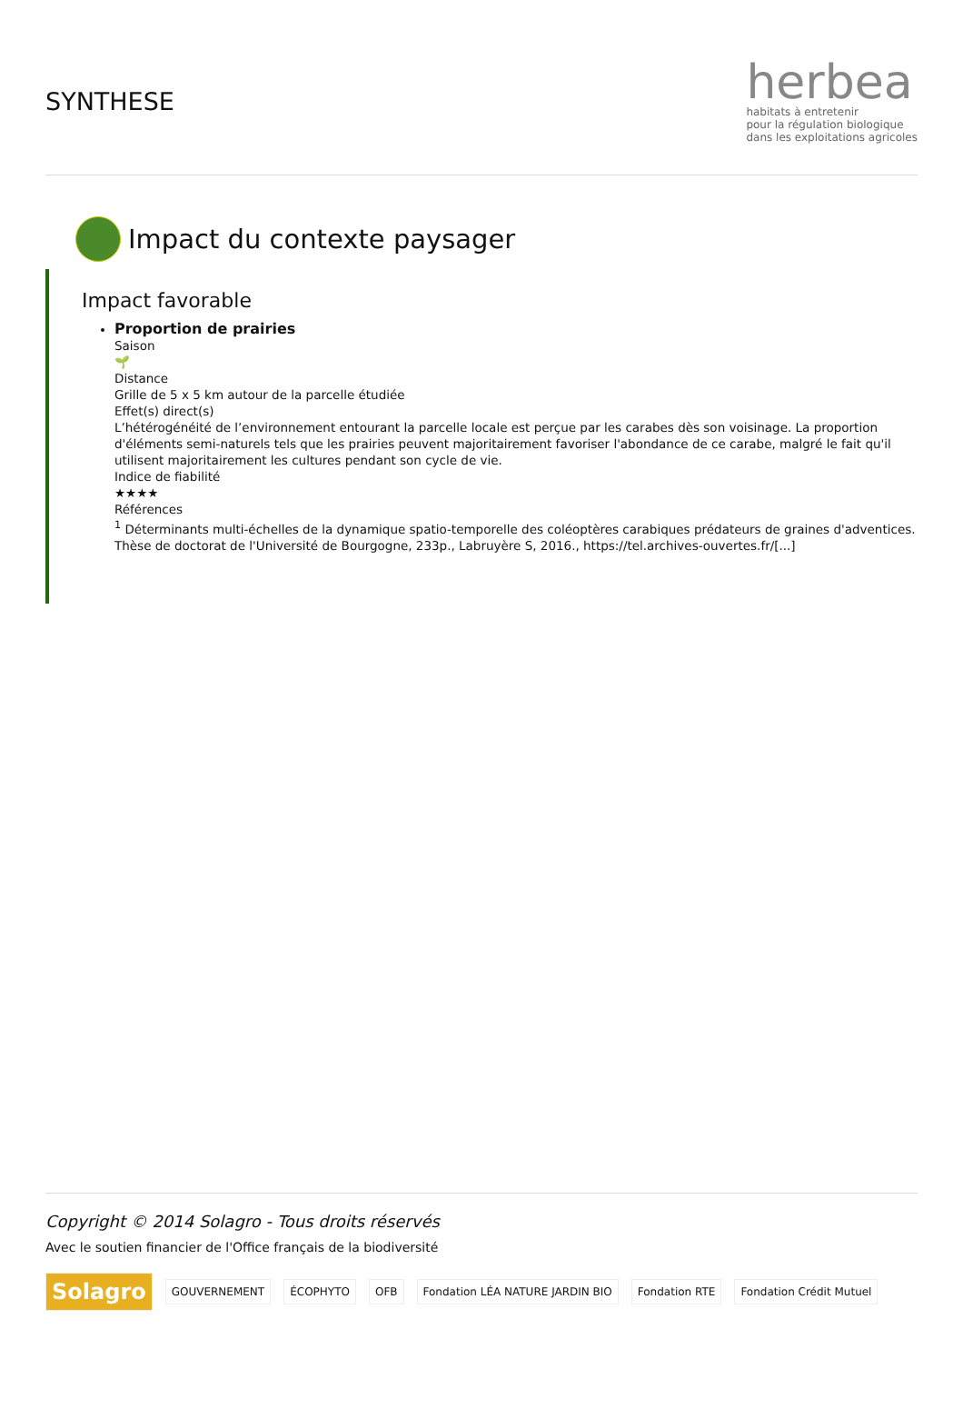SYNTHESE
herbea
habitats à entretenir
pour la régulation biologique
dans les exploitations agricoles
Impact du contexte paysager
Impact favorable
Proportion de prairies
Saison
🌱
Distance
Grille de 5 x 5 km autour de la parcelle étudiée
Effet(s) direct(s)
L’hétérogénéité de l’environnement entourant la parcelle locale est perçue par les carabes dès son voisinage. La proportion d'éléments semi-naturels tels que les prairies peuvent majoritairement favoriser l'abondance de ce carabe, malgré le fait qu'il utilisent majoritairement les cultures pendant son cycle de vie.
Indice de fiabilité
★★★★
Références
<sup>1</sup> Déterminants multi-échelles de la dynamique spatio-temporelle des coléoptères carabiques prédateurs de graines d'adventices. Thèse de doctorat de l'Université de Bourgogne, 233p., Labruyère S, 2016., https://tel.archives-ouvertes.fr/[...]
Copyright © 2014 Solagro - Tous droits réservés
Avec le soutien financier de l'Office français de la biodiversité
Solagro
GOUVERNEMENT ÉCOPHYTO OFB
Fondation LÉA NATURE JARDIN BIO
Fondation RTE Fondation Crédit Mutuel